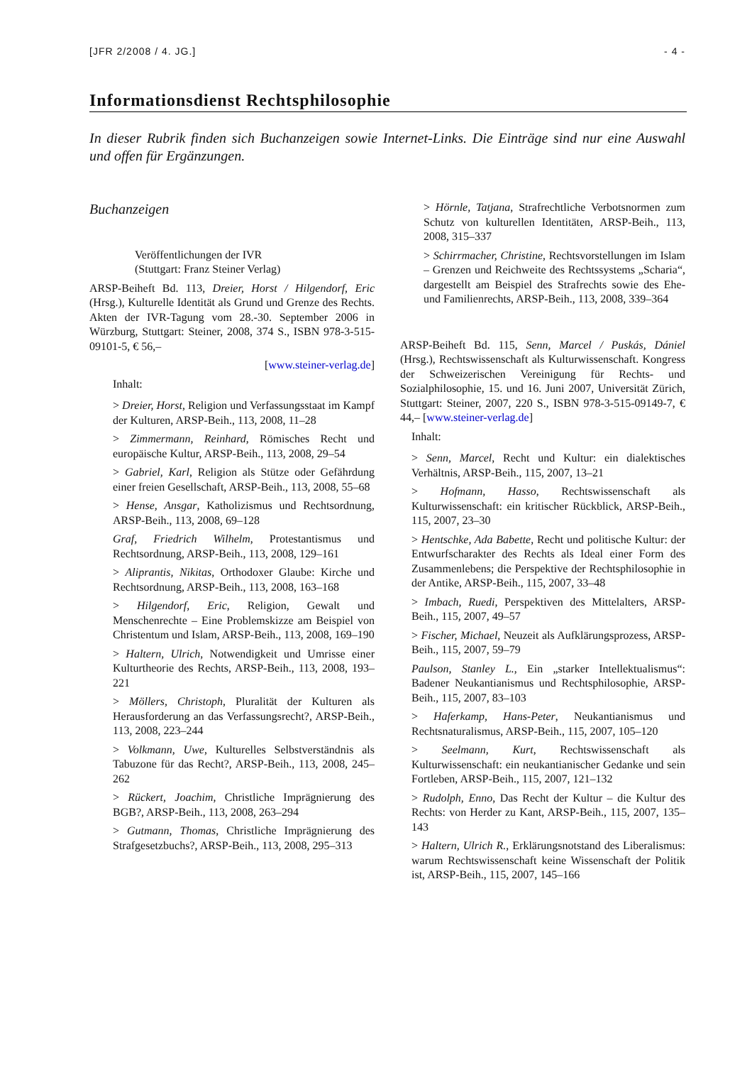[JFR 2/2008 / 4. JG.] - 4 -
Informationsdienst Rechtsphilosophie
In dieser Rubrik finden sich Buchanzeigen sowie Internet-Links. Die Einträge sind nur eine Auswahl und offen für Ergänzungen.
Buchanzeigen
Veröffentlichungen der IVR
(Stuttgart: Franz Steiner Verlag)
ARSP-Beiheft Bd. 113, Dreier, Horst / Hilgendorf, Eric (Hrsg.), Kulturelle Identität als Grund und Grenze des Rechts. Akten der IVR-Tagung vom 28.-30. September 2006 in Würzburg, Stuttgart: Steiner, 2008, 374 S., ISBN 978-3-515-09101-5, € 56,–
[www.steiner-verlag.de]
Inhalt:
> Dreier, Horst, Religion und Verfassungsstaat im Kampf der Kulturen, ARSP-Beih., 113, 2008, 11–28
> Zimmermann, Reinhard, Römisches Recht und europäische Kultur, ARSP-Beih., 113, 2008, 29–54
> Gabriel, Karl, Religion als Stütze oder Gefährdung einer freien Gesellschaft, ARSP-Beih., 113, 2008, 55–68
> Hense, Ansgar, Katholizismus und Rechtsordnung, ARSP-Beih., 113, 2008, 69–128
Graf, Friedrich Wilhelm, Protestantismus und Rechtsordnung, ARSP-Beih., 113, 2008, 129–161
> Aliprantis, Nikitas, Orthodoxer Glaube: Kirche und Rechtsordnung, ARSP-Beih., 113, 2008, 163–168
> Hilgendorf, Eric, Religion, Gewalt und Menschenrechte – Eine Problemskizze am Beispiel von Christentum und Islam, ARSP-Beih., 113, 2008, 169–190
> Haltern, Ulrich, Notwendigkeit und Umrisse einer Kulturtheorie des Rechts, ARSP-Beih., 113, 2008, 193–221
> Möllers, Christoph, Pluralität der Kulturen als Herausforderung an das Verfassungsrecht?, ARSP-Beih., 113, 2008, 223–244
> Volkmann, Uwe, Kulturelles Selbstverständnis als Tabuzone für das Recht?, ARSP-Beih., 113, 2008, 245–262
> Rückert, Joachim, Christliche Imprägnierung des BGB?, ARSP-Beih., 113, 2008, 263–294
> Gutmann, Thomas, Christliche Imprägnierung des Strafgesetzbuchs?, ARSP-Beih., 113, 2008, 295–313
> Hörnle, Tatjana, Strafrechtliche Verbotsnormen zum Schutz von kulturellen Identitäten, ARSP-Beih., 113, 2008, 315–337
> Schirrmacher, Christine, Rechtsvorstellungen im Islam – Grenzen und Reichweite des Rechtssystems „Scharia“, dargestellt am Beispiel des Strafrechts sowie des Ehe- und Familienrechts, ARSP-Beih., 113, 2008, 339–364
ARSP-Beiheft Bd. 115, Senn, Marcel / Puskás, Dániel (Hrsg.), Rechtswissenschaft als Kulturwissenschaft. Kongress der Schweizerischen Vereinigung für Rechts- und Sozialphilosophie, 15. und 16. Juni 2007, Universität Zürich, Stuttgart: Steiner, 2007, 220 S., ISBN 978-3-515-09149-7, € 44,– [www.steiner-verlag.de]
Inhalt:
> Senn, Marcel, Recht und Kultur: ein dialektisches Verhältnis, ARSP-Beih., 115, 2007, 13–21
> Hofmann, Hasso, Rechtswissenschaft als Kulturwissenschaft: ein kritischer Rückblick, ARSP-Beih., 115, 2007, 23–30
> Hentschke, Ada Babette, Recht und politische Kultur: der Entwurfscharakter des Rechts als Ideal einer Form des Zusammenlebens; die Perspektive der Rechtsphilosophie in der Antike, ARSP-Beih., 115, 2007, 33–48
> Imbach, Ruedi, Perspektiven des Mittelalters, ARSP-Beih., 115, 2007, 49–57
> Fischer, Michael, Neuzeit als Aufklärungsprozess, ARSP-Beih., 115, 2007, 59–79
Paulson, Stanley L., Ein „starker Intellektualismus“: Badener Neukantianismus und Rechtsphilosophie, ARSP-Beih., 115, 2007, 83–103
> Haferkamp, Hans-Peter, Neukantianismus und Rechtsnaturalismus, ARSP-Beih., 115, 2007, 105–120
> Seelmann, Kurt, Rechtswissenschaft als Kulturwissenschaft: ein neukantianischer Gedanke und sein Fortleben, ARSP-Beih., 115, 2007, 121–132
> Rudolph, Enno, Das Recht der Kultur – die Kultur des Rechts: von Herder zu Kant, ARSP-Beih., 115, 2007, 135–143
> Haltern, Ulrich R., Erklärungsnotstand des Liberalismus: warum Rechtswissenschaft keine Wissenschaft der Politik ist, ARSP-Beih., 115, 2007, 145–166